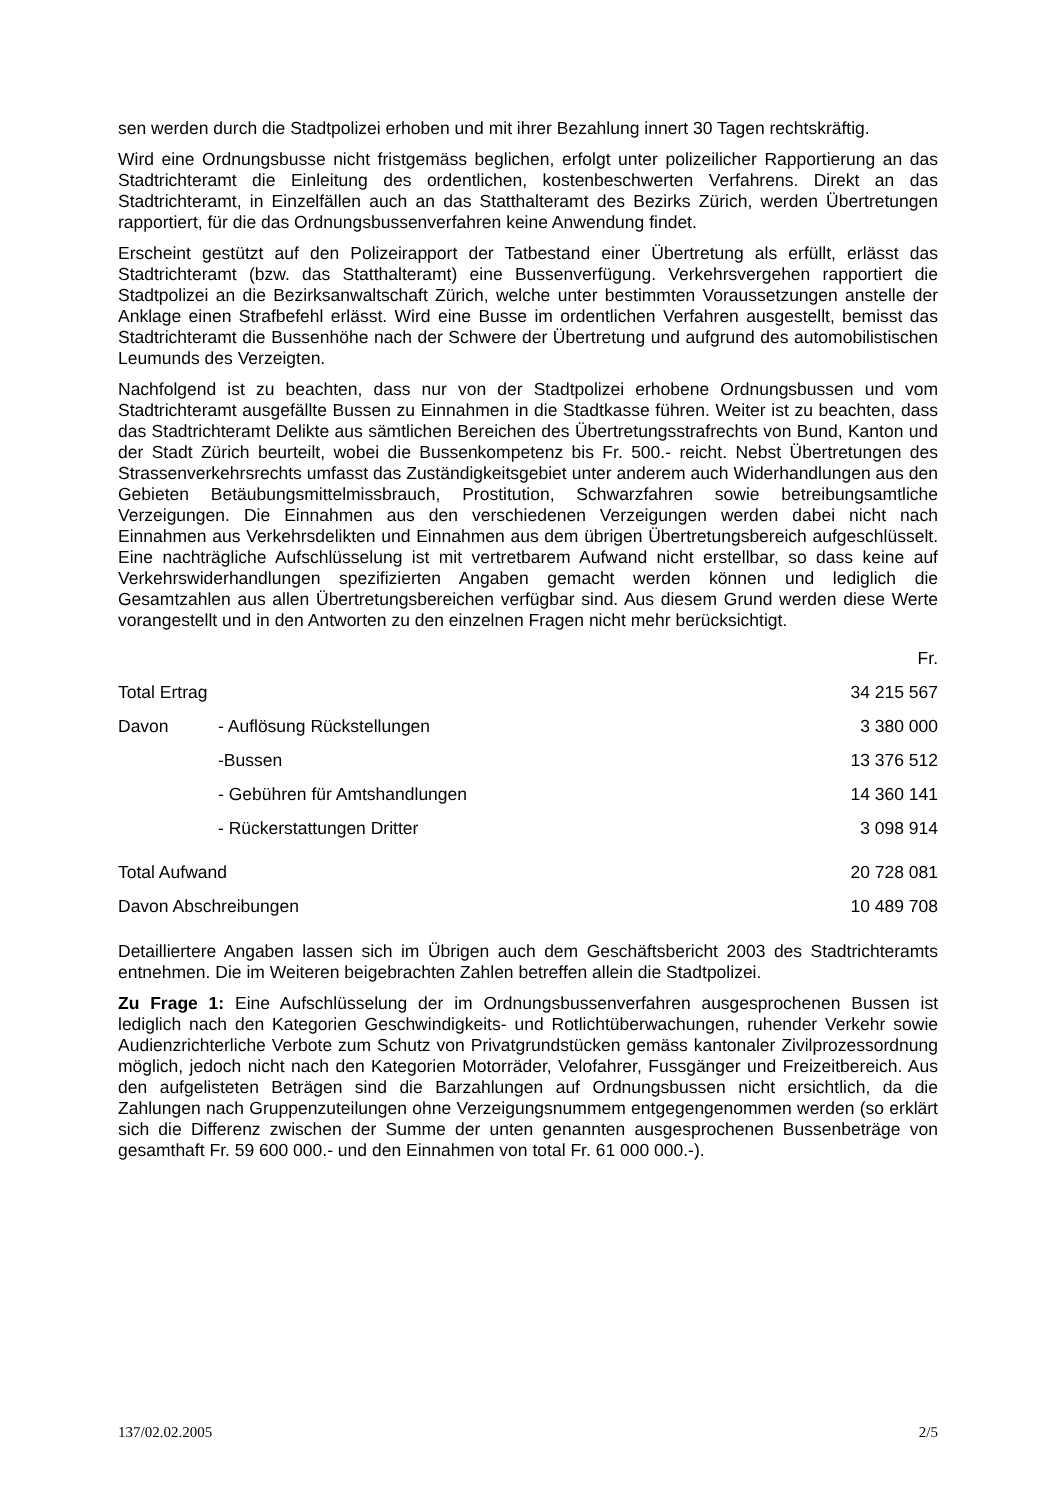sen werden durch die Stadtpolizei erhoben und mit ihrer Bezahlung innert 30 Tagen rechtskräftig.
Wird eine Ordnungsbusse nicht fristgemäss beglichen, erfolgt unter polizeilicher Rapportierung an das Stadtrichteramt die Einleitung des ordentlichen, kostenbeschwerten Verfahrens. Direkt an das Stadtrichteramt, in Einzelfällen auch an das Statthalteramt des Bezirks Zürich, werden Übertretungen rapportiert, für die das Ordnungsbussenverfahren keine Anwendung findet.
Erscheint gestützt auf den Polizeirapport der Tatbestand einer Übertretung als erfüllt, erlässt das Stadtrichteramt (bzw. das Statthalteramt) eine Bussenverfügung. Verkehrsvergehen rapportiert die Stadtpolizei an die Bezirksanwaltschaft Zürich, welche unter bestimmten Voraussetzungen anstelle der Anklage einen Strafbefehl erlässt. Wird eine Busse im ordentlichen Verfahren ausgestellt, bemisst das Stadtrichteramt die Bussenhöhe nach der Schwere der Übertretung und aufgrund des automobilistischen Leumunds des Verzeigten.
Nachfolgend ist zu beachten, dass nur von der Stadtpolizei erhobene Ordnungsbussen und vom Stadtrichteramt ausgefällte Bussen zu Einnahmen in die Stadtkasse führen. Weiter ist zu beachten, dass das Stadtrichteramt Delikte aus sämtlichen Bereichen des Übertretungsstrafrechts von Bund, Kanton und der Stadt Zürich beurteilt, wobei die Bussenkompetenz bis Fr. 500.- reicht. Nebst Übertretungen des Strassenverkehrsrechts umfasst das Zuständigkeitsgebiet unter anderem auch Widerhandlungen aus den Gebieten Betäubungsmittelmissbrauch, Prostitution, Schwarzfahren sowie betreibungsamtliche Verzeigungen. Die Einnahmen aus den verschiedenen Verzeigungen werden dabei nicht nach Einnahmen aus Verkehrsdelikten und Einnahmen aus dem übrigen Übertretungsbereich aufgeschlüsselt. Eine nachträgliche Aufschlüsselung ist mit vertretbarem Aufwand nicht erstellbar, so dass keine auf Verkehrswiderhandlungen spezifizierten Angaben gemacht werden können und lediglich die Gesamtzahlen aus allen Übertretungsbereichen verfügbar sind. Aus diesem Grund werden diese Werte vorangestellt und in den Antworten zu den einzelnen Fragen nicht mehr berücksichtigt.
| | | Fr. |
| Total Ertrag | | 34 215 567 |
| Davon | - Auflösung Rückstellungen | 3 380 000 |
| | -Bussen | 13 376 512 |
| | - Gebühren für Amtshandlungen | 14 360 141 |
| | - Rückerstattungen Dritter | 3 098 914 |
| Total Aufwand | | 20 728 081 |
| Davon Abschreibungen | | 10 489 708 |
Detailliertere Angaben lassen sich im Übrigen auch dem Geschäftsbericht 2003 des Stadtrichteramts entnehmen. Die im Weiteren beigebrachten Zahlen betreffen allein die Stadtpolizei.
Zu Frage 1: Eine Aufschlüsselung der im Ordnungsbussenverfahren ausgesprochenen Bussen ist lediglich nach den Kategorien Geschwindigkeits- und Rotlichtüberwachungen, ruhender Verkehr sowie Audienzrichterliche Verbote zum Schutz von Privatgrundstücken gemäss kantonaler Zivilprozessordnung möglich, jedoch nicht nach den Kategorien Motorräder, Velofahrer, Fussgänger und Freizeitbereich. Aus den aufgelisteten Beträgen sind die Barzahlungen auf Ordnungsbussen nicht ersichtlich, da die Zahlungen nach Gruppenzuteilungen ohne Verzeigungsnummem entgegengenommen werden (so erklärt sich die Differenz zwischen der Summe der unten genannten ausgesprochenen Bussenbeträge von gesamthaft Fr. 59 600 000.- und den Einnahmen von total Fr. 61 000 000.-).
137/02.02.2005 2/5